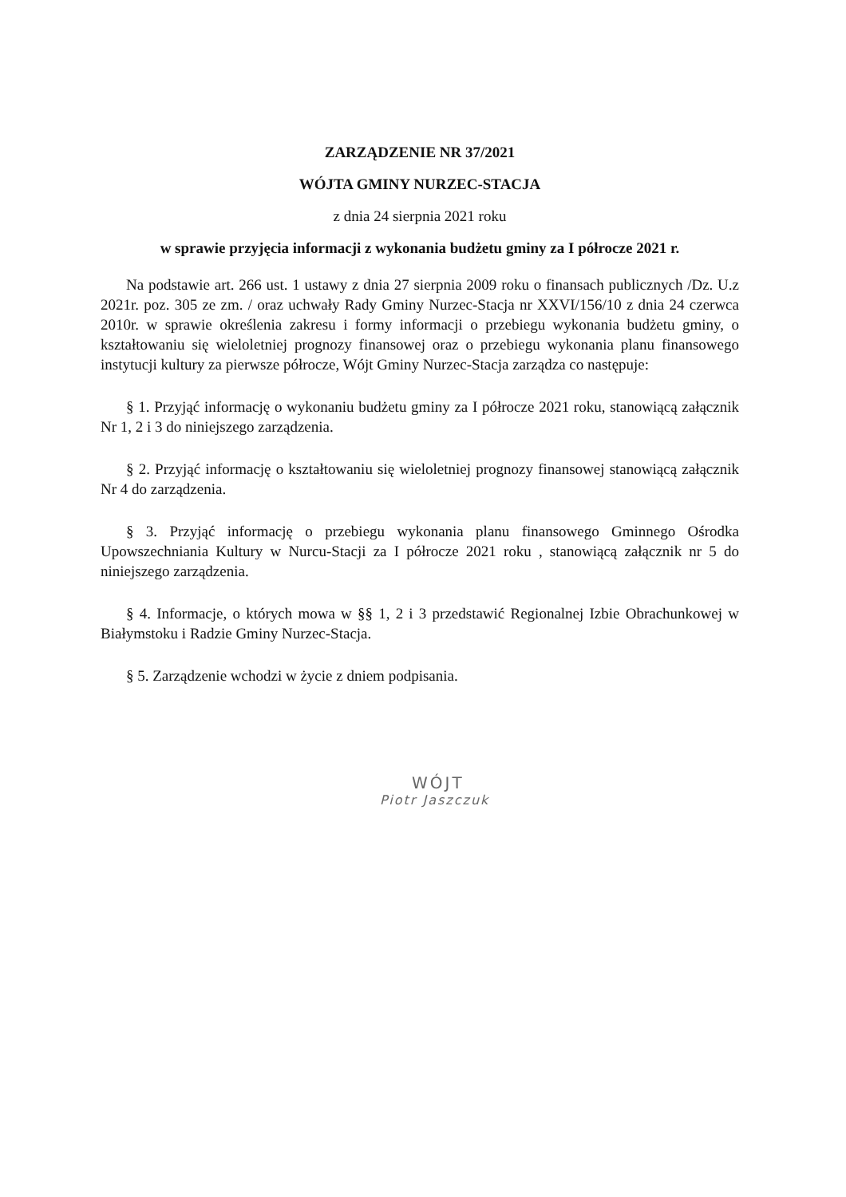ZARZĄDZENIE NR 37/2021
WÓJTA GMINY NURZEC-STACJA
z dnia 24 sierpnia 2021 roku
w sprawie przyjęcia informacji z wykonania budżetu gminy za I półrocze 2021 r.
Na podstawie art. 266 ust. 1 ustawy z dnia 27 sierpnia 2009 roku o finansach publicznych /Dz. U.z 2021r. poz. 305 ze zm. / oraz uchwały Rady Gminy Nurzec-Stacja nr XXVI/156/10 z dnia 24 czerwca 2010r. w sprawie określenia zakresu i formy informacji o przebiegu wykonania budżetu gminy, o kształtowaniu się wieloletniej prognozy finansowej oraz o przebiegu wykonania planu finansowego instytucji kultury za pierwsze półrocze, Wójt Gminy Nurzec-Stacja zarządza co następuje:
§ 1. Przyjąć informację o wykonaniu budżetu gminy za I półrocze 2021 roku, stanowiącą załącznik Nr 1, 2 i 3 do niniejszego zarządzenia.
§ 2. Przyjąć informację o kształtowaniu się wieloletniej prognozy finansowej stanowiącą załącznik Nr 4 do zarządzenia.
§ 3. Przyjąć informację o przebiegu wykonania planu finansowego Gminnego Ośrodka Upowszechniania Kultury w Nurcu-Stacji za I półrocze 2021 roku , stanowiącą załącznik nr 5 do niniejszego zarządzenia.
§ 4. Informacje, o których mowa w §§ 1, 2 i 3 przedstawić Regionalnej Izbie Obrachunkowej w Białymstoku i Radzie Gminy Nurzec-Stacja.
§ 5. Zarządzenie wchodzi w życie z dniem podpisania.
WÓJT
Piotr Jaszczuk